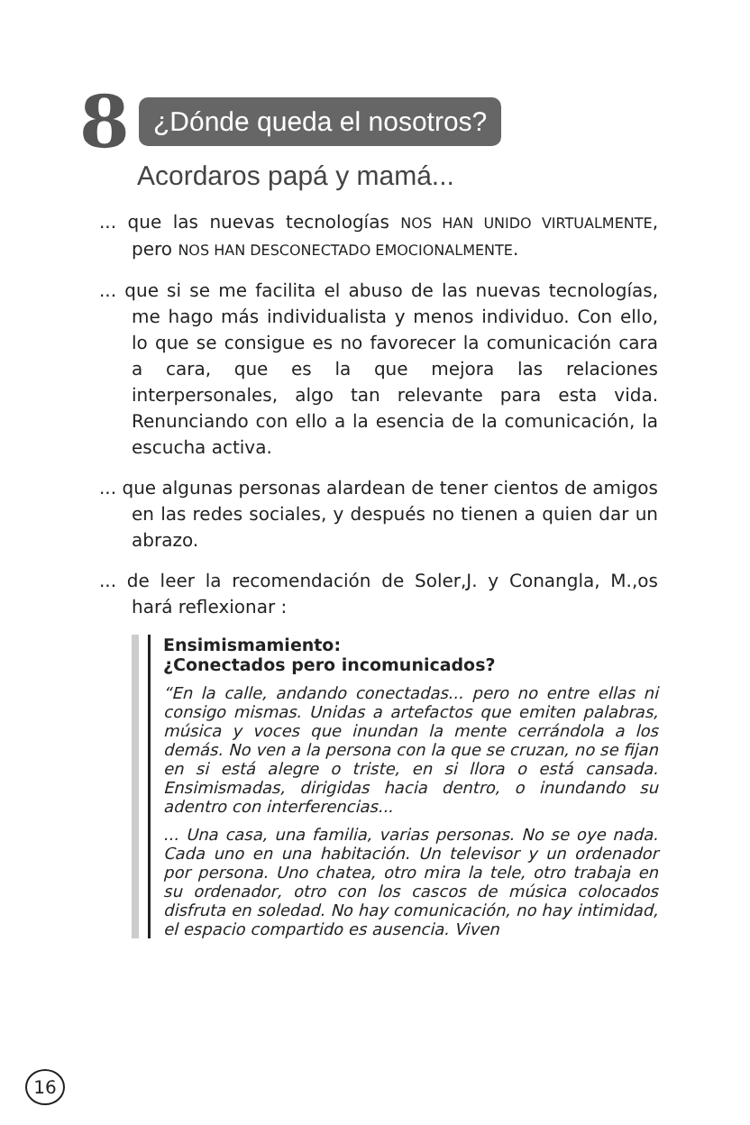8
¿Dónde queda el nosotros?
Acordaros papá y mamá...
... que las nuevas tecnologías NOS HAN UNIDO VIRTUALMENTE, pero NOS HAN DESCONECTADO EMOCIONALMENTE.
... que si se me facilita el abuso de las nuevas tecnologías, me hago más individualista y menos individuo. Con ello, lo que se consigue es no favorecer la comunicación cara a cara, que es la que mejora las relaciones interpersonales, algo tan relevante para esta vida. Renunciando con ello a la esencia de la comunicación, la escucha activa.
... que algunas personas alardean de tener cientos de amigos en las redes sociales, y después no tienen a quien dar un abrazo.
... de leer la recomendación de Soler,J. y Conangla, M.,os hará reflexionar :
Ensimismamiento:
¿Conectados pero incomunicados?
“En la calle, andando conectadas... pero no entre ellas ni consigo mismas. Unidas a artefactos que emiten palabras, música y voces que inundan la mente cerrándola a los demás. No ven a la persona con la que se cruzan, no se fijan en si está alegre o triste, en si llora o está cansada. Ensimismadas, dirigidas hacia dentro, o inundando su adentro con interferencias...
... Una casa, una familia, varias personas. No se oye nada. Cada uno en una habitación. Un televisor y un ordenador por persona. Uno chatea, otro mira la tele, otro trabaja en su ordenador, otro con los cascos de música colocados disfruta en soledad. No hay comunicación, no hay intimidad, el espacio compartido es ausencia. Viven
16